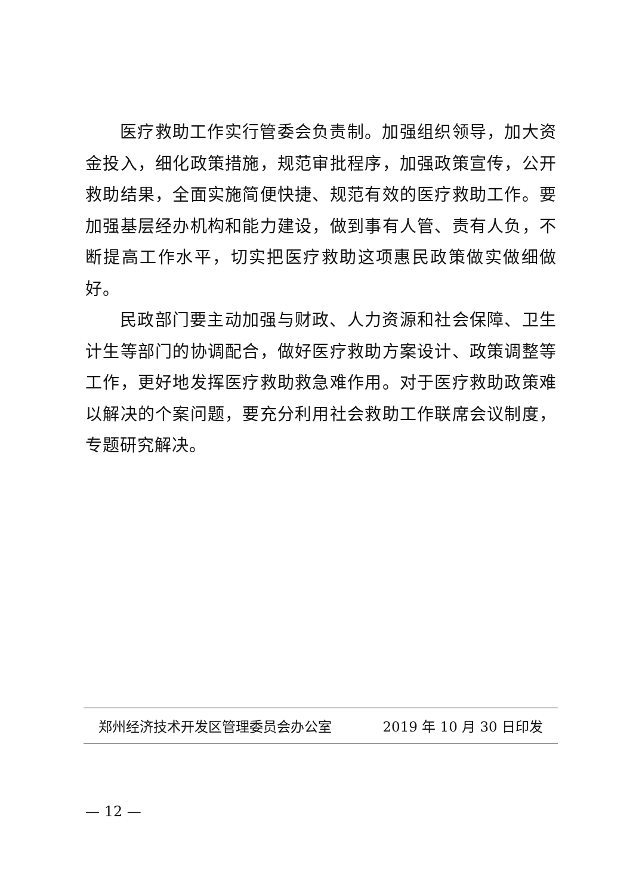医疗救助工作实行管委会负责制。加强组织领导，加大资金投入，细化政策措施，规范审批程序，加强政策宣传，公开救助结果，全面实施简便快捷、规范有效的医疗救助工作。要加强基层经办机构和能力建设，做到事有人管、责有人负，不断提高工作水平，切实把医疗救助这项惠民政策做实做细做好。
民政部门要主动加强与财政、人力资源和社会保障、卫生计生等部门的协调配合，做好医疗救助方案设计、政策调整等工作，更好地发挥医疗救助救急难作用。对于医疗救助政策难以解决的个案问题，要充分利用社会救助工作联席会议制度，专题研究解决。
郑州经济技术开发区管理委员会办公室 2019 年 10 月 30 日印发
— 12 —